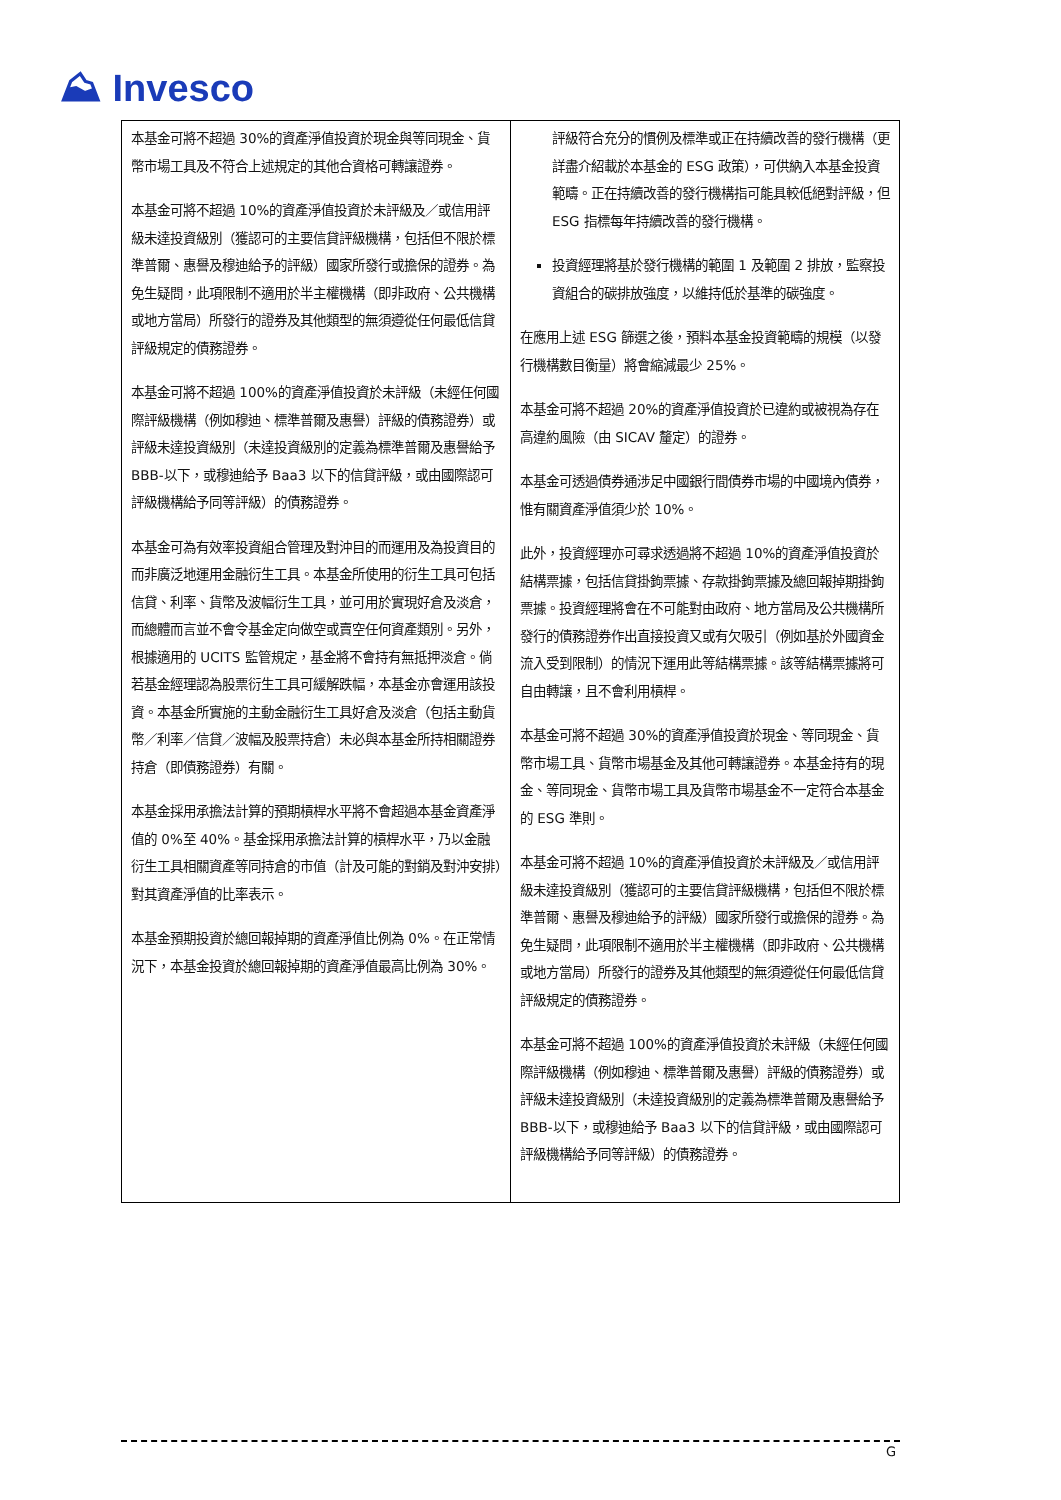⛰ Invesco
| 本基金可將不超過 30%的資產淨值投資於現金與等同現金、貨幣市場工具及不符合上述規定的其他合資格可轉讓證券。 本基金可將不超過 10%的資產淨值投資於未評級及／或信用評級未達投資級別（獲認可的主要信貸評級機構，包括但不限於標準普爾、惠譽及穆迪給予的評級）國家所發行或擔保的證券。為免生疑問，此項限制不適用於半主權機構（即非政府、公共機構或地方當局）所發行的證券及其他類型的無須遵從任何最低信貸評級規定的債務證券。 本基金可將不超過 100%的資產淨值投資於未評級（未經任何國際評級機構（例如穆迪、標準普爾及惠譽）評級的債務證券）或評級未達投資級別（未達投資級別的定義為標準普爾及惠譽給予 BBB-以下，或穆迪給予 Baa3 以下的信貸評級，或由國際認可評級機構給予同等評級）的債務證券。 本基金可為有效率投資組合管理及對沖目的而運用及為投資目的而非廣泛地運用金融衍生工具。本基金所使用的衍生工具可包括信貸、利率、貨幣及波幅衍生工具，並可用於實現好倉及淡倉，而總體而言並不會令基金定向做空或賣空任何資產類別。另外，根據適用的 UCITS 監管規定，基金將不會持有無抵押淡倉。倘若基金經理認為股票衍生工具可緩解跌幅，本基金亦會運用該投資。本基金所實施的主動金融衍生工具好倉及淡倉（包括主動貨幣／利率／信貸／波幅及股票持倉）未必與本基金所持相關證券持倉（即債務證券）有關。 本基金採用承擔法計算的預期槓桿水平將不會超過本基金資產淨值的 0%至 40%。基金採用承擔法計算的槓桿水平，乃以金融衍生工具相關資產等同持倉的市值（計及可能的對銷及對沖安排）對其資產淨值的比率表示。 本基金預期投資於總回報掉期的資產淨值比例為 0%。在正常情況下，本基金投資於總回報掉期的資產淨值最高比例為 30%。 | 評級符合充分的慣例及標準或正在持續改善的發行機構（更詳盡介紹載於本基金的 ESG 政策），可供納入本基金投資範疇。正在持續改善的發行機構指可能具較低絕對評級，但 ESG 指標每年持續改善的發行機構。 投資經理將基於發行機構的範圍 1 及範圍 2 排放，監察投資組合的碳排放強度，以維持低於基準的碳強度。 在應用上述 ESG 篩選之後，預料本基金投資範疇的規模（以發行機構數目衡量）將會縮減最少 25%。 本基金可將不超過 20%的資產淨值投資於已違約或被視為存在高違約風險（由 SICAV 釐定）的證券。 本基金可透過債券通涉足中國銀行間債券市場的中國境內債券，惟有關資產淨值須少於 10%。 此外，投資經理亦可尋求透過將不超過 10%的資產淨值投資於結構票據，包括信貸掛鉤票據、存款掛鉤票據及總回報掉期掛鉤票據。投資經理將會在不可能對由政府、地方當局及公共機構所發行的債務證券作出直接投資又或有欠吸引（例如基於外國資金流入受到限制）的情況下運用此等結構票據。該等結構票據將可自由轉讓，且不會利用槓桿。 本基金可將不超過 30%的資產淨值投資於現金、等同現金、貨幣市場工具、貨幣市場基金及其他可轉讓證券。本基金持有的現金、等同現金、貨幣市場工具及貨幣市場基金不一定符合本基金的 ESG 準則。 本基金可將不超過 10%的資產淨值投資於未評級及／或信用評級未達投資級別（獲認可的主要信貸評級機構，包括但不限於標準普爾、惠譽及穆迪給予的評級）國家所發行或擔保的證券。為免生疑問，此項限制不適用於半主權機構（即非政府、公共機構或地方當局）所發行的證券及其他類型的無須遵從任何最低信貸評級規定的債務證券。 本基金可將不超過 100%的資產淨值投資於未評級（未經任何國際評級機構（例如穆迪、標準普爾及惠譽）評級的債務證券）或評級未達投資級別（未達投資級別的定義為標準普爾及惠譽給予 BBB-以下，或穆迪給予 Baa3 以下的信貸評級，或由國際認可評級機構給予同等評級）的債務證券。 |
G